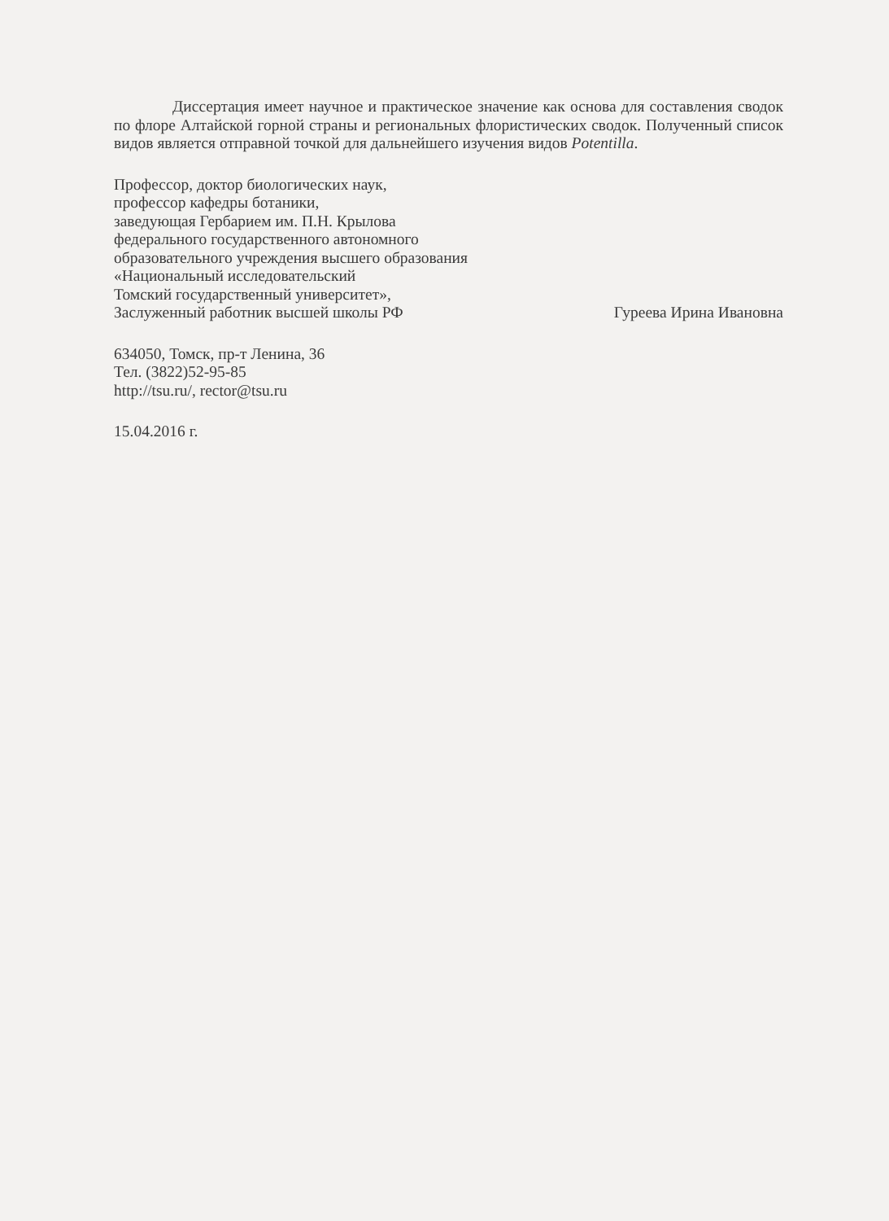Диссертация имеет научное и практическое значение как основа для составления сводок по флоре Алтайской горной страны и региональных флористических сводок. Полученный список видов является отправной точкой для дальнейшего изучения видов Potentilla.
Профессор, доктор биологических наук,
профессор кафедры ботаники,
заведующая Гербарием им. П.Н. Крылова
федерального государственного автономного
образовательного учреждения высшего образования
«Национальный исследовательский
Томский государственный университет»,
Заслуженный работник высшей школы РФ
Гуреева Ирина Ивановна
634050, Томск, пр-т Ленина, 36
Тел. (3822)52-95-85
http://tsu.ru/, rector@tsu.ru
15.04.2016 г.